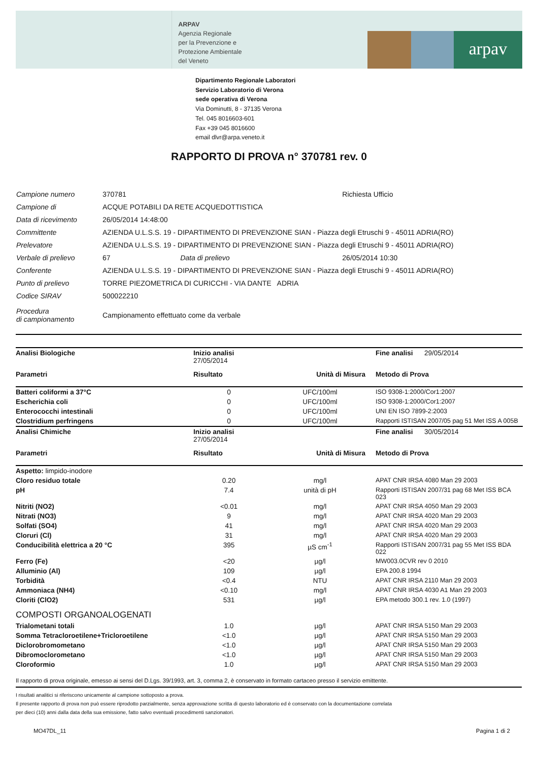ARPAV
Agenzia Regionale
per la Prevenzione e
Protezione Ambientale
del Veneto
arpav
Dipartimento Regionale Laboratori
Servizio Laboratorio di Verona
sede operativa di Verona
Via Dominutti, 8 - 37135 Verona
Tel. 045 8016603-601
Fax +39 045 8016600
email dlvr@arpa.veneto.it
RAPPORTO DI PROVA n° 370781 rev. 0
| Campione numero | 370781 | | Richiesta Ufficio |
| Campione di | ACQUE POTABILI DA RETE ACQUEDOTTISTICA | | |
| Data di ricevimento | 26/05/2014 14:48:00 | | |
| Committente | AZIENDA U.L.S.S. 19 - DIPARTIMENTO DI PREVENZIONE SIAN - Piazza degli Etruschi 9 - 45011 ADRIA(RO) | | |
| Prelevatore | AZIENDA U.L.S.S. 19 - DIPARTIMENTO DI PREVENZIONE SIAN - Piazza degli Etruschi 9 - 45011 ADRIA(RO) | | |
| Verbale di prelievo | 67 | Data di prelievo | 26/05/2014 10:30 |
| Conferente | AZIENDA U.L.S.S. 19 - DIPARTIMENTO DI PREVENZIONE SIAN - Piazza degli Etruschi 9 - 45011 ADRIA(RO) | | |
| Punto di prelievo | TORRE PIEZOMETRICA DI CURICCHI - VIA DANTE ADRIA | | |
| Codice SIRAV | 500022210 | | |
| Procedura di campionamento | Campionamento effettuato come da verbale | | |
| Analisi Biologiche | Inizio analisi 27/05/2014 | | Fine analisi 29/05/2014 |
| --- | --- | --- | --- |
| Parametri | Risultato | Unità di Misura | Metodo di Prova |
| Batteri coliformi a 37°C | 0 | UFC/100ml | ISO 9308-1:2000/Cor1:2007 |
| Escherichia coli | 0 | UFC/100ml | ISO 9308-1:2000/Cor1:2007 |
| Enterococchi intestinali | 0 | UFC/100ml | UNI EN ISO 7899-2:2003 |
| Clostridium perfringens | 0 | UFC/100ml | Rapporti ISTISAN 2007/05 pag 51 Met ISS A 005B |
| Analisi Chimiche | Inizio analisi 27/05/2014 | | Fine analisi 30/05/2014 |
| Parametri | Risultato | Unità di Misura | Metodo di Prova |
| Aspetto: limpido-inodore | | | |
| Cloro residuo totale | 0.20 | mg/l | APAT CNR IRSA 4080 Man 29 2003 |
| pH | 7.4 | unità di pH | Rapporti ISTISAN 2007/31 pag 68 Met ISS BCA 023 |
| Nitriti (NO2) | <0.01 | mg/l | APAT CNR IRSA 4050 Man 29 2003 |
| Nitrati (NO3) | 9 | mg/l | APAT CNR IRSA 4020 Man 29 2003 |
| Solfati (SO4) | 41 | mg/l | APAT CNR IRSA 4020 Man 29 2003 |
| Cloruri (Cl) | 31 | mg/l | APAT CNR IRSA 4020 Man 29 2003 |
| Conducibilità elettrica a 20 °C | 395 | µS cm<sup>-1</sup> | Rapporti ISTISAN 2007/31 pag 55 Met ISS BDA 022 |
| Ferro (Fe) | <20 | µg/l | MW003.0CVR rev 0 2010 |
| Alluminio (Al) | 109 | µg/l | EPA 200.8 1994 |
| Torbidità | <0.4 | NTU | APAT CNR IRSA 2110 Man 29 2003 |
| Ammoniaca (NH4) | <0.10 | mg/l | APAT CNR IRSA 4030 A1 Man 29 2003 |
| Cloriti (ClO2) | 531 | µg/l | EPA metodo 300.1 rev. 1.0 (1997) |
| COMPOSTI ORGANOALOGENATI | | | |
| Trialometani totali | 1.0 | µg/l | APAT CNR IRSA 5150 Man 29 2003 |
| Somma Tetracloroetilene+Tricloroetilene | <1.0 | µg/l | APAT CNR IRSA 5150 Man 29 2003 |
| Diclorobromometano | <1.0 | µg/l | APAT CNR IRSA 5150 Man 29 2003 |
| Dibromoclorometano | <1.0 | µg/l | APAT CNR IRSA 5150 Man 29 2003 |
| Cloroformio | 1.0 | µg/l | APAT CNR IRSA 5150 Man 29 2003 |
Il rapporto di prova originale, emesso ai sensi del D.Lgs. 39/1993, art. 3, comma 2, è conservato in formato cartaceo presso il servizio emittente.
I risultati analitici si riferiscono unicamente al campione sottoposto a prova.
Il presente rapporto di prova non può essere riprodotto parzialmente, senza approvazione scritta di questo laboratorio ed è conservato con la documentazione correlata
per dieci (10) anni dalla data della sua emissione, fatto salvo eventuali procedimenti sanzionatori.
MO47DL_11 Pagina 1 di 2